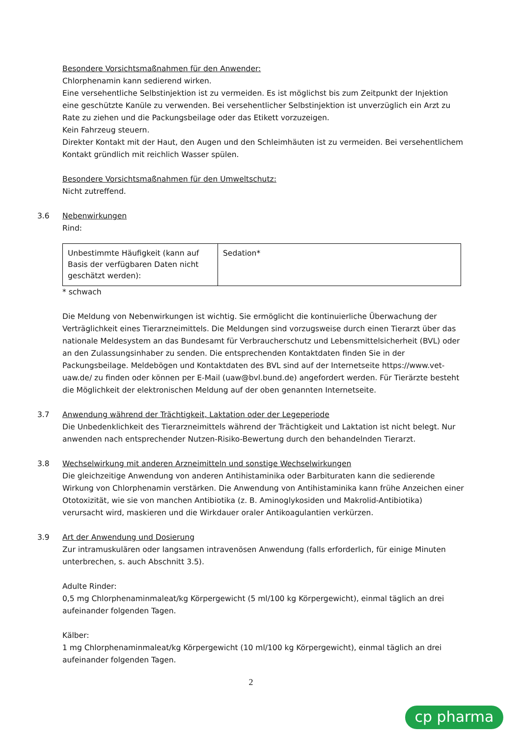Besondere Vorsichtsmaßnahmen für den Anwender:
Chlorphenamin kann sedierend wirken.
Eine versehentliche Selbstinjektion ist zu vermeiden. Es ist möglichst bis zum Zeitpunkt der Injektion eine geschützte Kanüle zu verwenden. Bei versehentlicher Selbstinjektion ist unverzüglich ein Arzt zu Rate zu ziehen und die Packungsbeilage oder das Etikett vorzuzeigen.
Kein Fahrzeug steuern.
Direkter Kontakt mit der Haut, den Augen und den Schleimhäuten ist zu vermeiden. Bei versehentlichem Kontakt gründlich mit reichlich Wasser spülen.
Besondere Vorsichtsmaßnahmen für den Umweltschutz:
Nicht zutreffend.
3.6 Nebenwirkungen
Rind:
| Unbestimmte Häufigkeit (kann auf Basis der verfügbaren Daten nicht geschätzt werden): | Sedation* |
* schwach
Die Meldung von Nebenwirkungen ist wichtig. Sie ermöglicht die kontinuierliche Überwachung der Verträglichkeit eines Tierarzneimittels. Die Meldungen sind vorzugsweise durch einen Tierarzt über das nationale Meldesystem an das Bundesamt für Verbraucherschutz und Lebensmittelsicherheit (BVL) oder an den Zulassungsinhaber zu senden. Die entsprechenden Kontaktdaten finden Sie in der Packungsbeilage. Meldebögen und Kontaktdaten des BVL sind auf der Internetseite https://www.vet-uaw.de/ zu finden oder können per E-Mail (uaw@bvl.bund.de) angefordert werden. Für Tierärzte besteht die Möglichkeit der elektronischen Meldung auf der oben genannten Internetseite.
3.7 Anwendung während der Trächtigkeit, Laktation oder der Legeperiode
Die Unbedenklichkeit des Tierarzneimittels während der Trächtigkeit und Laktation ist nicht belegt. Nur anwenden nach entsprechender Nutzen-Risiko-Bewertung durch den behandelnden Tierarzt.
3.8 Wechselwirkung mit anderen Arzneimitteln und sonstige Wechselwirkungen
Die gleichzeitige Anwendung von anderen Antihistaminika oder Barbituraten kann die sedierende Wirkung von Chlorphenamin verstärken. Die Anwendung von Antihistaminika kann frühe Anzeichen einer Ototoxizität, wie sie von manchen Antibiotika (z. B. Aminoglykosiden und Makrolid-Antibiotika) verursacht wird, maskieren und die Wirkdauer oraler Antikoagulantien verkürzen.
3.9 Art der Anwendung und Dosierung
Zur intramuskulären oder langsamen intravenösen Anwendung (falls erforderlich, für einige Minuten unterbrechen, s. auch Abschnitt 3.5).
Adulte Rinder:
0,5 mg Chlorphenaminmaleat/kg Körpergewicht (5 ml/100 kg Körpergewicht), einmal täglich an drei aufeinander folgenden Tagen.
Kälber:
1 mg Chlorphenaminmaleat/kg Körpergewicht (10 ml/100 kg Körpergewicht), einmal täglich an drei aufeinander folgenden Tagen.
2
cp pharma